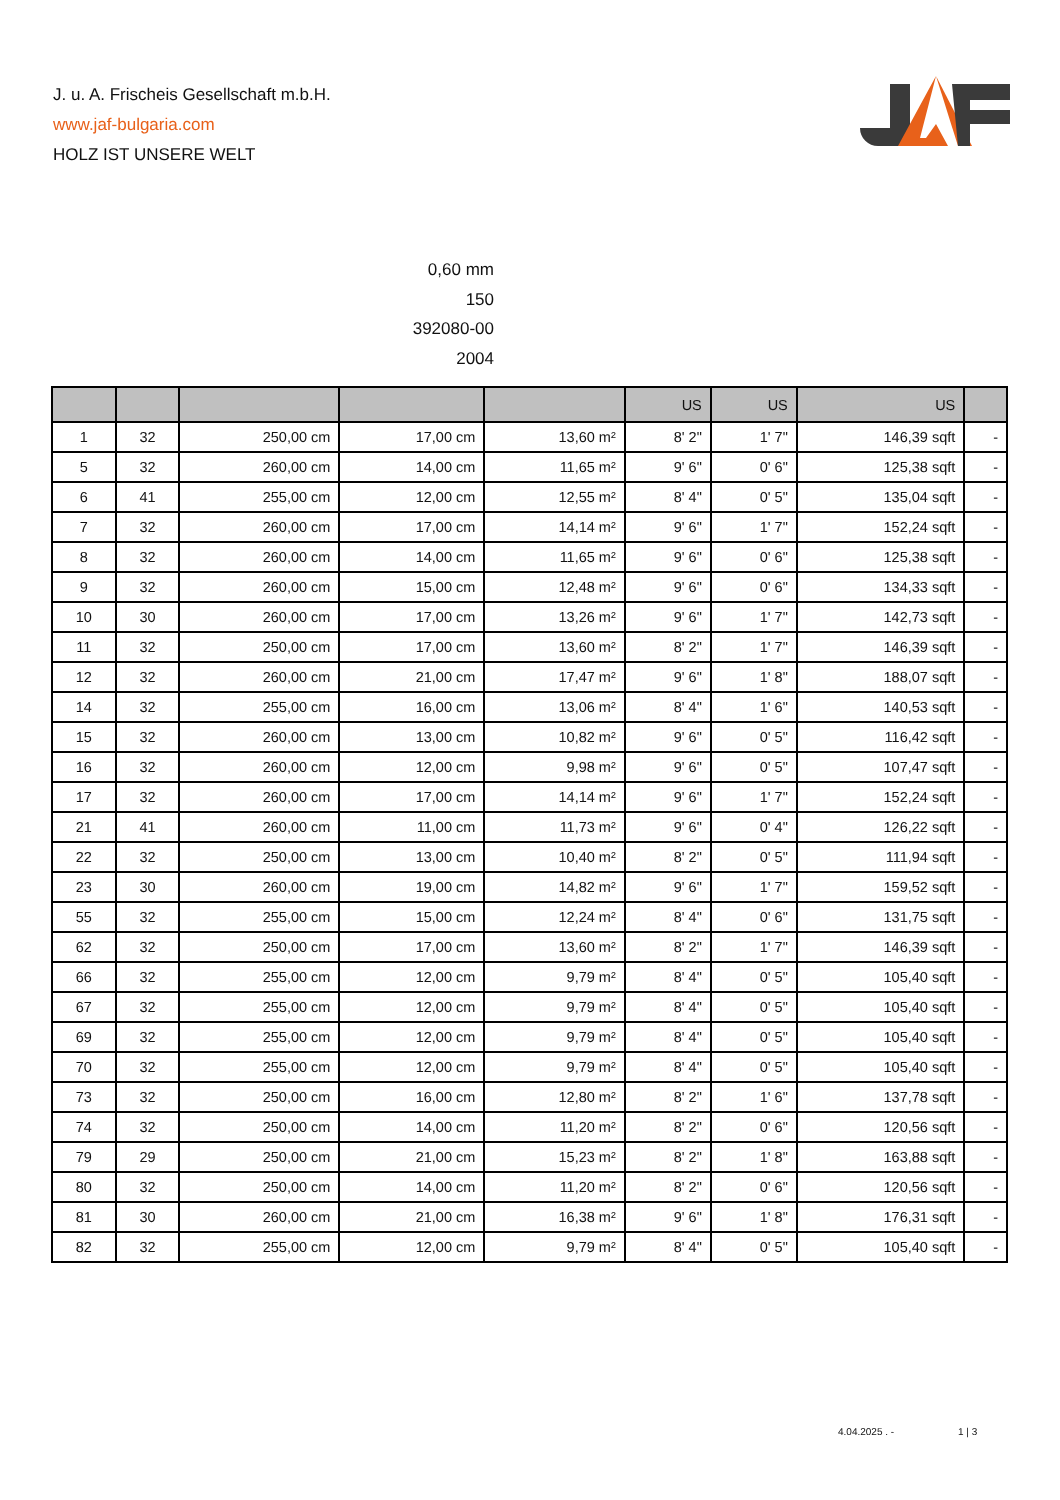J. u. A. Frischeis Gesellschaft m.b.H.
www.jaf-bulgaria.com
HOLZ IST UNSERE WELT
0,60 mm
150
392080-00
2004
| | | | | | US | US | US | |
| --- | --- | --- | --- | --- | --- | --- | --- | --- |
| 1 | 32 | 250,00 cm | 17,00 cm | 13,60 m² | 8' 2" | 1' 7" | 146,39 sqft | - |
| 5 | 32 | 260,00 cm | 14,00 cm | 11,65 m² | 9' 6" | 0' 6" | 125,38 sqft | - |
| 6 | 41 | 255,00 cm | 12,00 cm | 12,55 m² | 8' 4" | 0' 5" | 135,04 sqft | - |
| 7 | 32 | 260,00 cm | 17,00 cm | 14,14 m² | 9' 6" | 1' 7" | 152,24 sqft | - |
| 8 | 32 | 260,00 cm | 14,00 cm | 11,65 m² | 9' 6" | 0' 6" | 125,38 sqft | - |
| 9 | 32 | 260,00 cm | 15,00 cm | 12,48 m² | 9' 6" | 0' 6" | 134,33 sqft | - |
| 10 | 30 | 260,00 cm | 17,00 cm | 13,26 m² | 9' 6" | 1' 7" | 142,73 sqft | - |
| 11 | 32 | 250,00 cm | 17,00 cm | 13,60 m² | 8' 2" | 1' 7" | 146,39 sqft | - |
| 12 | 32 | 260,00 cm | 21,00 cm | 17,47 m² | 9' 6" | 1' 8" | 188,07 sqft | - |
| 14 | 32 | 255,00 cm | 16,00 cm | 13,06 m² | 8' 4" | 1' 6" | 140,53 sqft | - |
| 15 | 32 | 260,00 cm | 13,00 cm | 10,82 m² | 9' 6" | 0' 5" | 116,42 sqft | - |
| 16 | 32 | 260,00 cm | 12,00 cm | 9,98 m² | 9' 6" | 0' 5" | 107,47 sqft | - |
| 17 | 32 | 260,00 cm | 17,00 cm | 14,14 m² | 9' 6" | 1' 7" | 152,24 sqft | - |
| 21 | 41 | 260,00 cm | 11,00 cm | 11,73 m² | 9' 6" | 0' 4" | 126,22 sqft | - |
| 22 | 32 | 250,00 cm | 13,00 cm | 10,40 m² | 8' 2" | 0' 5" | 111,94 sqft | - |
| 23 | 30 | 260,00 cm | 19,00 cm | 14,82 m² | 9' 6" | 1' 7" | 159,52 sqft | - |
| 55 | 32 | 255,00 cm | 15,00 cm | 12,24 m² | 8' 4" | 0' 6" | 131,75 sqft | - |
| 62 | 32 | 250,00 cm | 17,00 cm | 13,60 m² | 8' 2" | 1' 7" | 146,39 sqft | - |
| 66 | 32 | 255,00 cm | 12,00 cm | 9,79 m² | 8' 4" | 0' 5" | 105,40 sqft | - |
| 67 | 32 | 255,00 cm | 12,00 cm | 9,79 m² | 8' 4" | 0' 5" | 105,40 sqft | - |
| 69 | 32 | 255,00 cm | 12,00 cm | 9,79 m² | 8' 4" | 0' 5" | 105,40 sqft | - |
| 70 | 32 | 255,00 cm | 12,00 cm | 9,79 m² | 8' 4" | 0' 5" | 105,40 sqft | - |
| 73 | 32 | 250,00 cm | 16,00 cm | 12,80 m² | 8' 2" | 1' 6" | 137,78 sqft | - |
| 74 | 32 | 250,00 cm | 14,00 cm | 11,20 m² | 8' 2" | 0' 6" | 120,56 sqft | - |
| 79 | 29 | 250,00 cm | 21,00 cm | 15,23 m² | 8' 2" | 1' 8" | 163,88 sqft | - |
| 80 | 32 | 250,00 cm | 14,00 cm | 11,20 m² | 8' 2" | 0' 6" | 120,56 sqft | - |
| 81 | 30 | 260,00 cm | 21,00 cm | 16,38 m² | 9' 6" | 1' 8" | 176,31 sqft | - |
| 82 | 32 | 255,00 cm | 12,00 cm | 9,79 m² | 8' 4" | 0' 5" | 105,40 sqft | - |
4.04.2025 . - 1 | 3